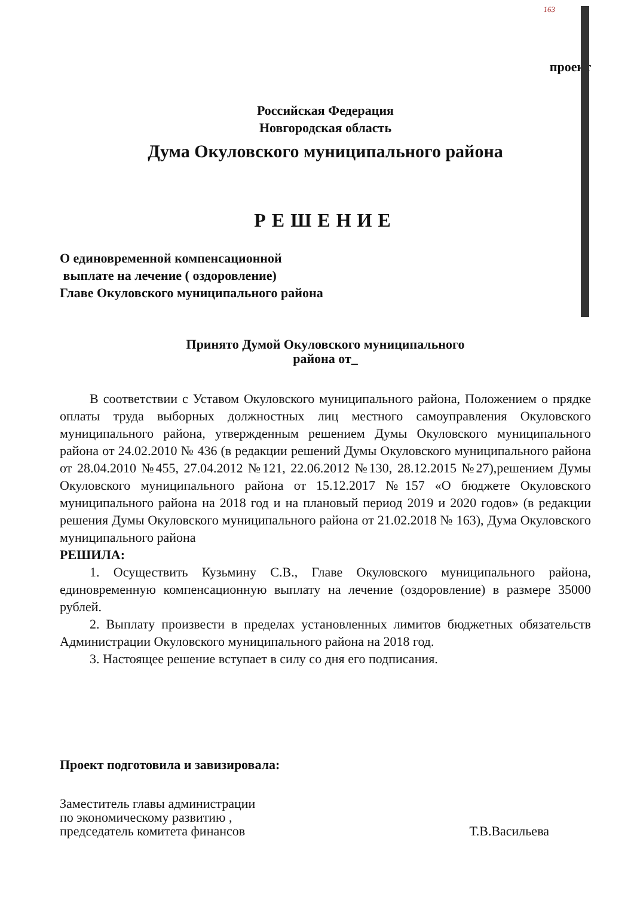163
проект
Российская Федерация
Новгородская область
Дума Окуловского муниципального района
РЕШЕНИЕ
О единовременной компенсационной
выплате на лечение ( оздоровление)
Главе Окуловского муниципального района
Принято Думой Окуловского муниципального
района от_
В соответствии с Уставом Окуловского муниципального района, Положением о прядке оплаты труда выборных должностных лиц местного самоуправления Окуловского муниципального района, утвержденным решением Думы Окуловского муниципального района от 24.02.2010 № 436 (в редакции решений Думы Окуловского муниципального района от 28.04.2010 №455, 27.04.2012 №121, 22.06.2012 №130, 28.12.2015 №27),решением Думы Окуловского муниципального района от 15.12.2017 №157 «О бюджете Окуловского муниципального района на 2018 год и на плановый период 2019 и 2020 годов» (в редакции решения Думы Окуловского муниципального района от 21.02.2018 № 163), Дума Окуловского муниципального района
РЕШИЛА:
1. Осуществить Кузьмину С.В., Главе Окуловского муниципального района, единовременную компенсационную выплату на лечение (оздоровление) в размере 35000 рублей.
2. Выплату произвести в пределах установленных лимитов бюджетных обязательств Администрации Окуловского муниципального района на 2018 год.
3. Настоящее решение вступает в силу со дня его подписания.
Проект подготовила и завизировала:
Заместитель главы администрации
по экономическому развитию ,
председатель комитета финансов
Т.В.Васильева